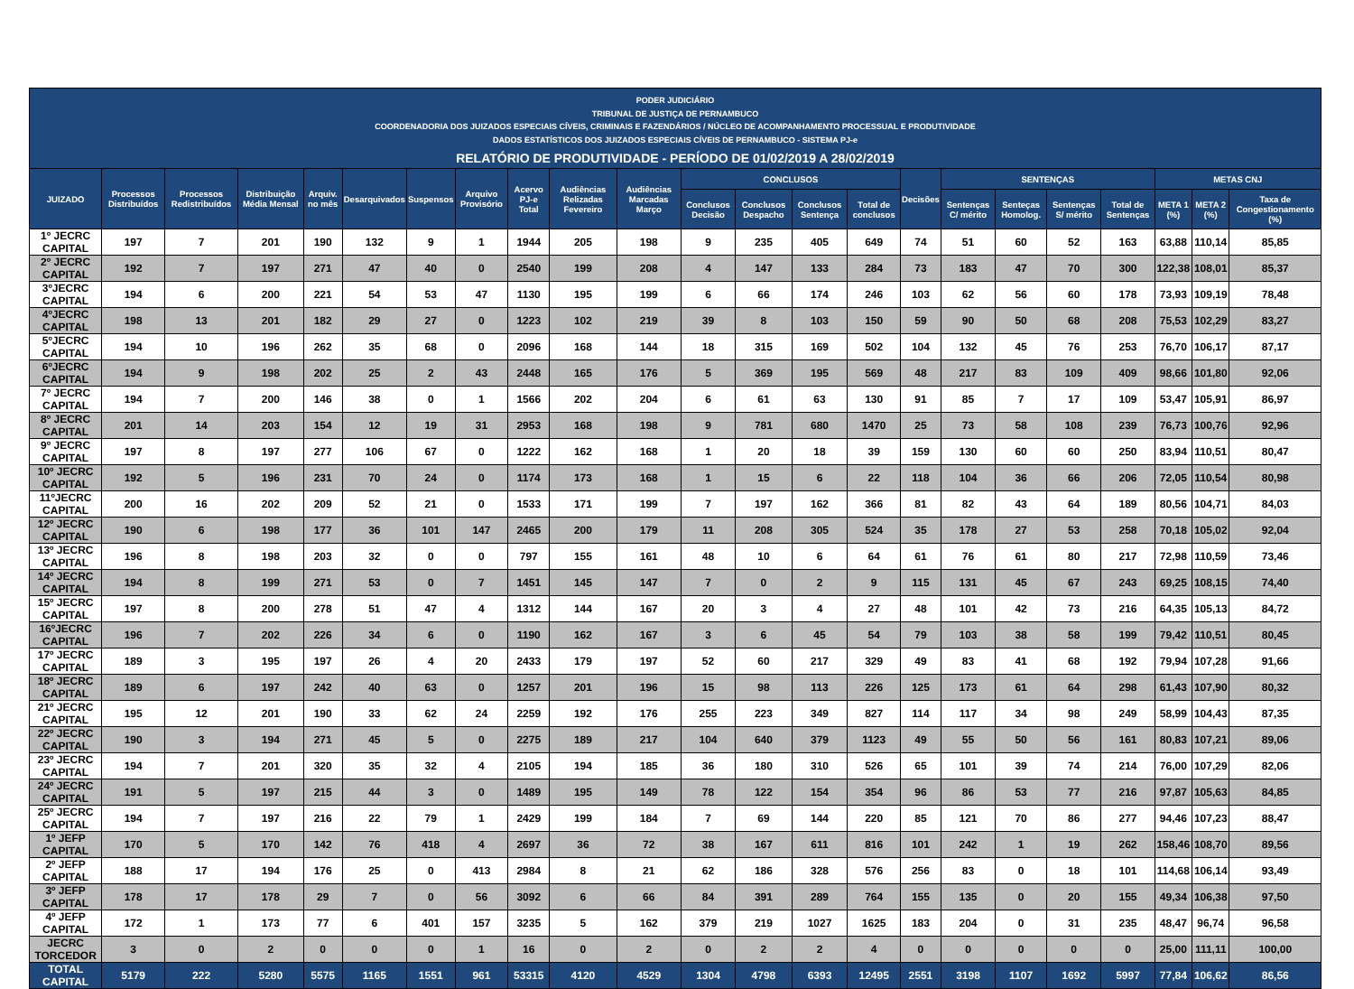PODER JUDICIÁRIO
TRIBUNAL DE JUSTIÇA DE PERNAMBUCO
COORDENADORIA DOS JUIZADOS ESPECIAIS CÍVEIS, CRIMINAIS E FAZENDÁRIOS / NÚCLEO DE ACOMPANHAMENTO PROCESSUAL E PRODUTIVIDADE
DADOS ESTATÍSTICOS DOS JUIZADOS ESPECIAIS CÍVEIS DE PERNAMBUCO - SISTEMA PJ-e
RELATÓRIO DE PRODUTIVIDADE - PERÍODO DE 01/02/2019 A 28/02/2019
| JUIZADO | Processos Distribuídos | Processos Redistribuídos | Distribuição Média Mensal | Arquiv. no mês | Desarquivados | Suspensos | Arquivo Provisório | Acervo PJ-e Total | Audiências Relizadas Fevereiro | Audiências Marcadas Março | CONCLUSOS | | | | Decisões | SENTENÇAS | | | | METAS CNJ | | |
| --- | --- | --- | --- | --- | --- | --- | --- | --- | --- | --- | --- | --- | --- | --- | --- | --- | --- | --- | --- | --- | --- | --- |
| | | | | | | | | | | | Conclusos Decisão | Conclusos Despacho | Conclusos Sentença | Total de conclusos | | Sentenças C/ mérito | Senteças Homolog. | Sentenças S/ mérito | Total de Sentenças | META 1 (%) | META 2 (%) | Taxa de Congestionamento (%) |
| 1º JECRC CAPITAL | 197 | 7 | 201 | 190 | 132 | 9 | 1 | 1944 | 205 | 198 | 9 | 235 | 405 | 649 | 74 | 51 | 60 | 52 | 163 | 63,88 | 110,14 | 85,85 |
| 2º JECRC CAPITAL | 192 | 7 | 197 | 271 | 47 | 40 | 0 | 2540 | 199 | 208 | 4 | 147 | 133 | 284 | 73 | 183 | 47 | 70 | 300 | 122,38 | 108,01 | 85,37 |
| 3ºJECRC CAPITAL | 194 | 6 | 200 | 221 | 54 | 53 | 47 | 1130 | 195 | 199 | 6 | 66 | 174 | 246 | 103 | 62 | 56 | 60 | 178 | 73,93 | 109,19 | 78,48 |
| 4ºJECRC CAPITAL | 198 | 13 | 201 | 182 | 29 | 27 | 0 | 1223 | 102 | 219 | 39 | 8 | 103 | 150 | 59 | 90 | 50 | 68 | 208 | 75,53 | 102,29 | 83,27 |
| 5ºJECRC CAPITAL | 194 | 10 | 196 | 262 | 35 | 68 | 0 | 2096 | 168 | 144 | 18 | 315 | 169 | 502 | 104 | 132 | 45 | 76 | 253 | 76,70 | 106,17 | 87,17 |
| 6ºJECRC CAPITAL | 194 | 9 | 198 | 202 | 25 | 2 | 43 | 2448 | 165 | 176 | 5 | 369 | 195 | 569 | 48 | 217 | 83 | 109 | 409 | 98,66 | 101,80 | 92,06 |
| 7º JECRC CAPITAL | 194 | 7 | 200 | 146 | 38 | 0 | 1 | 1566 | 202 | 204 | 6 | 61 | 63 | 130 | 91 | 85 | 7 | 17 | 109 | 53,47 | 105,91 | 86,97 |
| 8º JECRC CAPITAL | 201 | 14 | 203 | 154 | 12 | 19 | 31 | 2953 | 168 | 198 | 9 | 781 | 680 | 1470 | 25 | 73 | 58 | 108 | 239 | 76,73 | 100,76 | 92,96 |
| 9º JECRC CAPITAL | 197 | 8 | 197 | 277 | 106 | 67 | 0 | 1222 | 162 | 168 | 1 | 20 | 18 | 39 | 159 | 130 | 60 | 60 | 250 | 83,94 | 110,51 | 80,47 |
| 10º JECRC CAPITAL | 192 | 5 | 196 | 231 | 70 | 24 | 0 | 1174 | 173 | 168 | 1 | 15 | 6 | 22 | 118 | 104 | 36 | 66 | 206 | 72,05 | 110,54 | 80,98 |
| 11ºJECRC CAPITAL | 200 | 16 | 202 | 209 | 52 | 21 | 0 | 1533 | 171 | 199 | 7 | 197 | 162 | 366 | 81 | 82 | 43 | 64 | 189 | 80,56 | 104,71 | 84,03 |
| 12º JECRC CAPITAL | 190 | 6 | 198 | 177 | 36 | 101 | 147 | 2465 | 200 | 179 | 11 | 208 | 305 | 524 | 35 | 178 | 27 | 53 | 258 | 70,18 | 105,02 | 92,04 |
| 13º JECRC CAPITAL | 196 | 8 | 198 | 203 | 32 | 0 | 0 | 797 | 155 | 161 | 48 | 10 | 6 | 64 | 61 | 76 | 61 | 80 | 217 | 72,98 | 110,59 | 73,46 |
| 14º JECRC CAPITAL | 194 | 8 | 199 | 271 | 53 | 0 | 7 | 1451 | 145 | 147 | 7 | 0 | 2 | 9 | 115 | 131 | 45 | 67 | 243 | 69,25 | 108,15 | 74,40 |
| 15º JECRC CAPITAL | 197 | 8 | 200 | 278 | 51 | 47 | 4 | 1312 | 144 | 167 | 20 | 3 | 4 | 27 | 48 | 101 | 42 | 73 | 216 | 64,35 | 105,13 | 84,72 |
| 16ºJECRC CAPITAL | 196 | 7 | 202 | 226 | 34 | 6 | 0 | 1190 | 162 | 167 | 3 | 6 | 45 | 54 | 79 | 103 | 38 | 58 | 199 | 79,42 | 110,51 | 80,45 |
| 17º JECRC CAPITAL | 189 | 3 | 195 | 197 | 26 | 4 | 20 | 2433 | 179 | 197 | 52 | 60 | 217 | 329 | 49 | 83 | 41 | 68 | 192 | 79,94 | 107,28 | 91,66 |
| 18º JECRC CAPITAL | 189 | 6 | 197 | 242 | 40 | 63 | 0 | 1257 | 201 | 196 | 15 | 98 | 113 | 226 | 125 | 173 | 61 | 64 | 298 | 61,43 | 107,90 | 80,32 |
| 21º JECRC CAPITAL | 195 | 12 | 201 | 190 | 33 | 62 | 24 | 2259 | 192 | 176 | 255 | 223 | 349 | 827 | 114 | 117 | 34 | 98 | 249 | 58,99 | 104,43 | 87,35 |
| 22º JECRC CAPITAL | 190 | 3 | 194 | 271 | 45 | 5 | 0 | 2275 | 189 | 217 | 104 | 640 | 379 | 1123 | 49 | 55 | 50 | 56 | 161 | 80,83 | 107,21 | 89,06 |
| 23º JECRC CAPITAL | 194 | 7 | 201 | 320 | 35 | 32 | 4 | 2105 | 194 | 185 | 36 | 180 | 310 | 526 | 65 | 101 | 39 | 74 | 214 | 76,00 | 107,29 | 82,06 |
| 24º JECRC CAPITAL | 191 | 5 | 197 | 215 | 44 | 3 | 0 | 1489 | 195 | 149 | 78 | 122 | 154 | 354 | 96 | 86 | 53 | 77 | 216 | 97,87 | 105,63 | 84,85 |
| 25º JECRC CAPITAL | 194 | 7 | 197 | 216 | 22 | 79 | 1 | 2429 | 199 | 184 | 7 | 69 | 144 | 220 | 85 | 121 | 70 | 86 | 277 | 94,46 | 107,23 | 88,47 |
| 1º JEFP CAPITAL | 170 | 5 | 170 | 142 | 76 | 418 | 4 | 2697 | 36 | 72 | 38 | 167 | 611 | 816 | 101 | 242 | 1 | 19 | 262 | 158,46 | 108,70 | 89,56 |
| 2º JEFP CAPITAL | 188 | 17 | 194 | 176 | 25 | 0 | 413 | 2984 | 8 | 21 | 62 | 186 | 328 | 576 | 256 | 83 | 0 | 18 | 101 | 114,68 | 106,14 | 93,49 |
| 3º JEFP CAPITAL | 178 | 17 | 178 | 29 | 7 | 0 | 56 | 3092 | 6 | 66 | 84 | 391 | 289 | 764 | 155 | 135 | 0 | 20 | 155 | 49,34 | 106,38 | 97,50 |
| 4º JEFP CAPITAL | 172 | 1 | 173 | 77 | 6 | 401 | 157 | 3235 | 5 | 162 | 379 | 219 | 1027 | 1625 | 183 | 204 | 0 | 31 | 235 | 48,47 | 96,74 | 96,58 |
| JECRC TORCEDOR | 3 | 0 | 2 | 0 | 0 | 0 | 1 | 16 | 0 | 2 | 0 | 2 | 2 | 4 | 0 | 0 | 0 | 0 | 0 | 25,00 | 111,11 | 100,00 |
| TOTAL CAPITAL | 5179 | 222 | 5280 | 5575 | 1165 | 1551 | 961 | 53315 | 4120 | 4529 | 1304 | 4798 | 6393 | 12495 | 2551 | 3198 | 1107 | 1692 | 5997 | 77,84 | 106,62 | 86,56 |